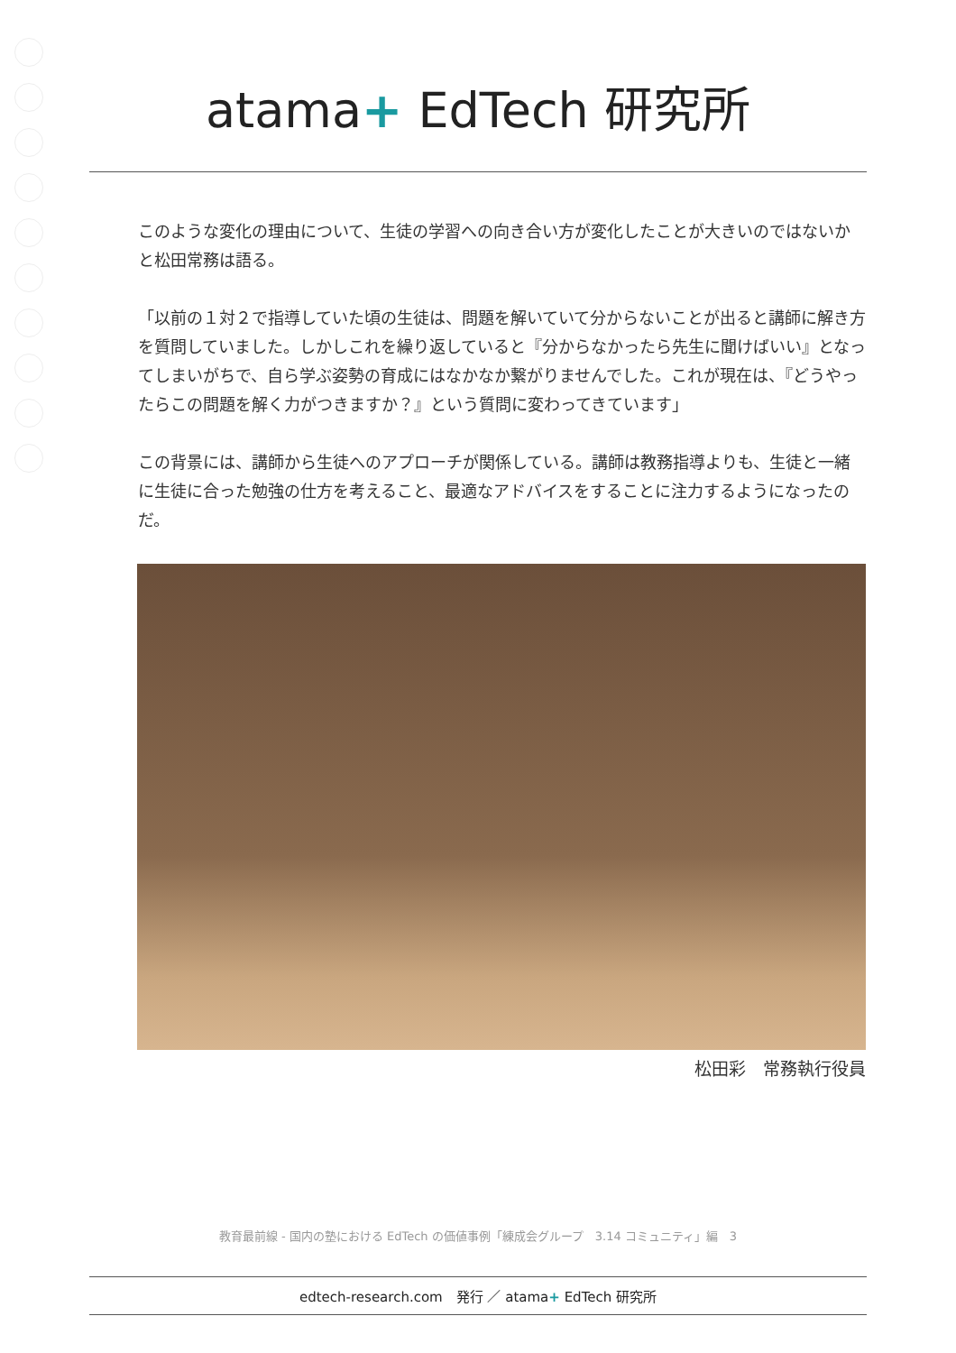atama+ EdTech 研究所
このような変化の理由について、生徒の学習への向き合い方が変化したことが大きいのではないかと松田常務は語る。
「以前の１対２で指導していた頃の生徒は、問題を解いていて分からないことが出ると講師に解き方を質問していました。しかしこれを繰り返していると『分からなかったら先生に聞けばいい』となってしまいがちで、自ら学ぶ姿勢の育成にはなかなか繋がりませんでした。これが現在は、『どうやったらこの問題を解く力がつきますか？』という質問に変わってきています」
この背景には、講師から生徒へのアプローチが関係している。講師は教務指導よりも、生徒と一緒に生徒に合った勉強の仕方を考えること、最適なアドバイスをすることに注力するようになったのだ。
松田彩　常務執行役員
教育最前線 - 国内の塾における EdTech の価値事例「練成会グループ　3.14 コミュニティ」編　3
edtech-research.com　発行 ／ atama+ EdTech 研究所